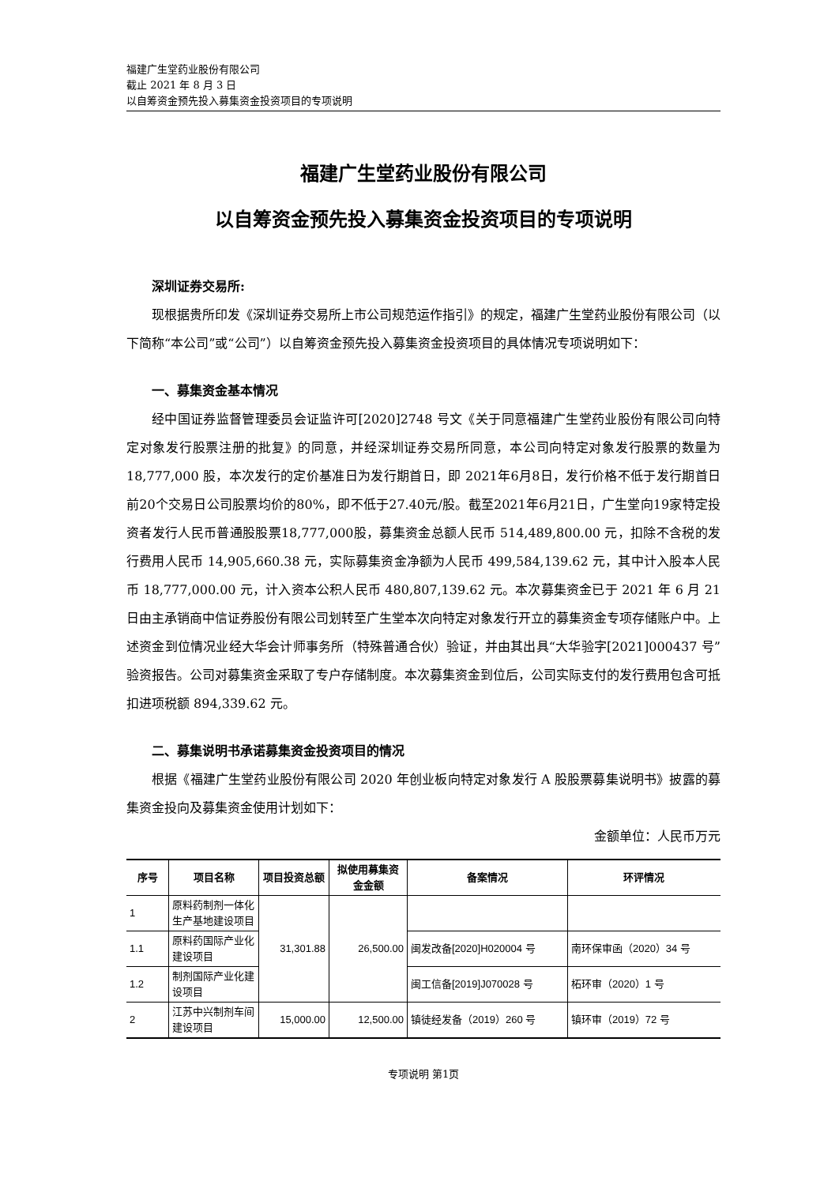福建广生堂药业股份有限公司
截止 2021 年 8 月 3 日
以自筹资金预先投入募集资金投资项目的专项说明
福建广生堂药业股份有限公司
以自筹资金预先投入募集资金投资项目的专项说明
深圳证券交易所:
现根据贵所印发《深圳证券交易所上市公司规范运作指引》的规定，福建广生堂药业股份有限公司（以下简称“本公司”或“公司”）以自筹资金预先投入募集资金投资项目的具体情况专项说明如下：
一、募集资金基本情况
经中国证券监督管理委员会证监许可[2020]2748 号文《关于同意福建广生堂药业股份有限公司向特定对象发行股票注册的批复》的同意，并经深圳证券交易所同意，本公司向特定对象发行股票的数量为 18,777,000 股，本次发行的定价基准日为发行期首日，即 2021年6月8日，发行价格不低于发行期首日前20个交易日公司股票均价的80%，即不低于27.40元/股。截至2021年6月21日，广生堂向19家特定投资者发行人民币普通股股票18,777,000股，募集资金总额人民币 514,489,800.00 元，扣除不含税的发行费用人民币 14,905,660.38 元，实际募集资金净额为人民币 499,584,139.62 元，其中计入股本人民币 18,777,000.00 元，计入资本公积人民币 480,807,139.62 元。本次募集资金已于 2021 年 6 月 21 日由主承销商中信证券股份有限公司划转至广生堂本次向特定对象发行开立的募集资金专项存储账户中。上述资金到位情况业经大华会计师事务所（特殊普通合伙）验证，并由其出具“大华验字[2021]000437 号”验资报告。公司对募集资金采取了专户存储制度。本次募集资金到位后，公司实际支付的发行费用包含可抵扣进项税额 894,339.62 元。
二、募集说明书承诺募集资金投资项目的情况
根据《福建广生堂药业股份有限公司 2020 年创业板向特定对象发行 A 股股票募集说明书》披露的募集资金投向及募集资金使用计划如下：
金额单位：人民币万元
| 序号 | 项目名称 | 项目投资总额 | 拟使用募集资金金额 | 备案情况 | 环评情况 |
| --- | --- | --- | --- | --- | --- |
| 1 | 原料药制剂一体化生产基地建设项目 | 31,301.88 | 26,500.00 | | |
| 1.1 | 原料药国际产业化建设项目 | | | 闽发改备[2020]H020004 号 | 南环保审函（2020）34 号 |
| 1.2 | 制剂国际产业化建设项目 | | | 闽工信备[2019]J070028 号 | 柘环审（2020）1 号 |
| 2 | 江苏中兴制剂车间建设项目 | 15,000.00 | 12,500.00 | 镇徒经发备（2019）260 号 | 镇环审（2019）72 号 |
专项说明 第1页